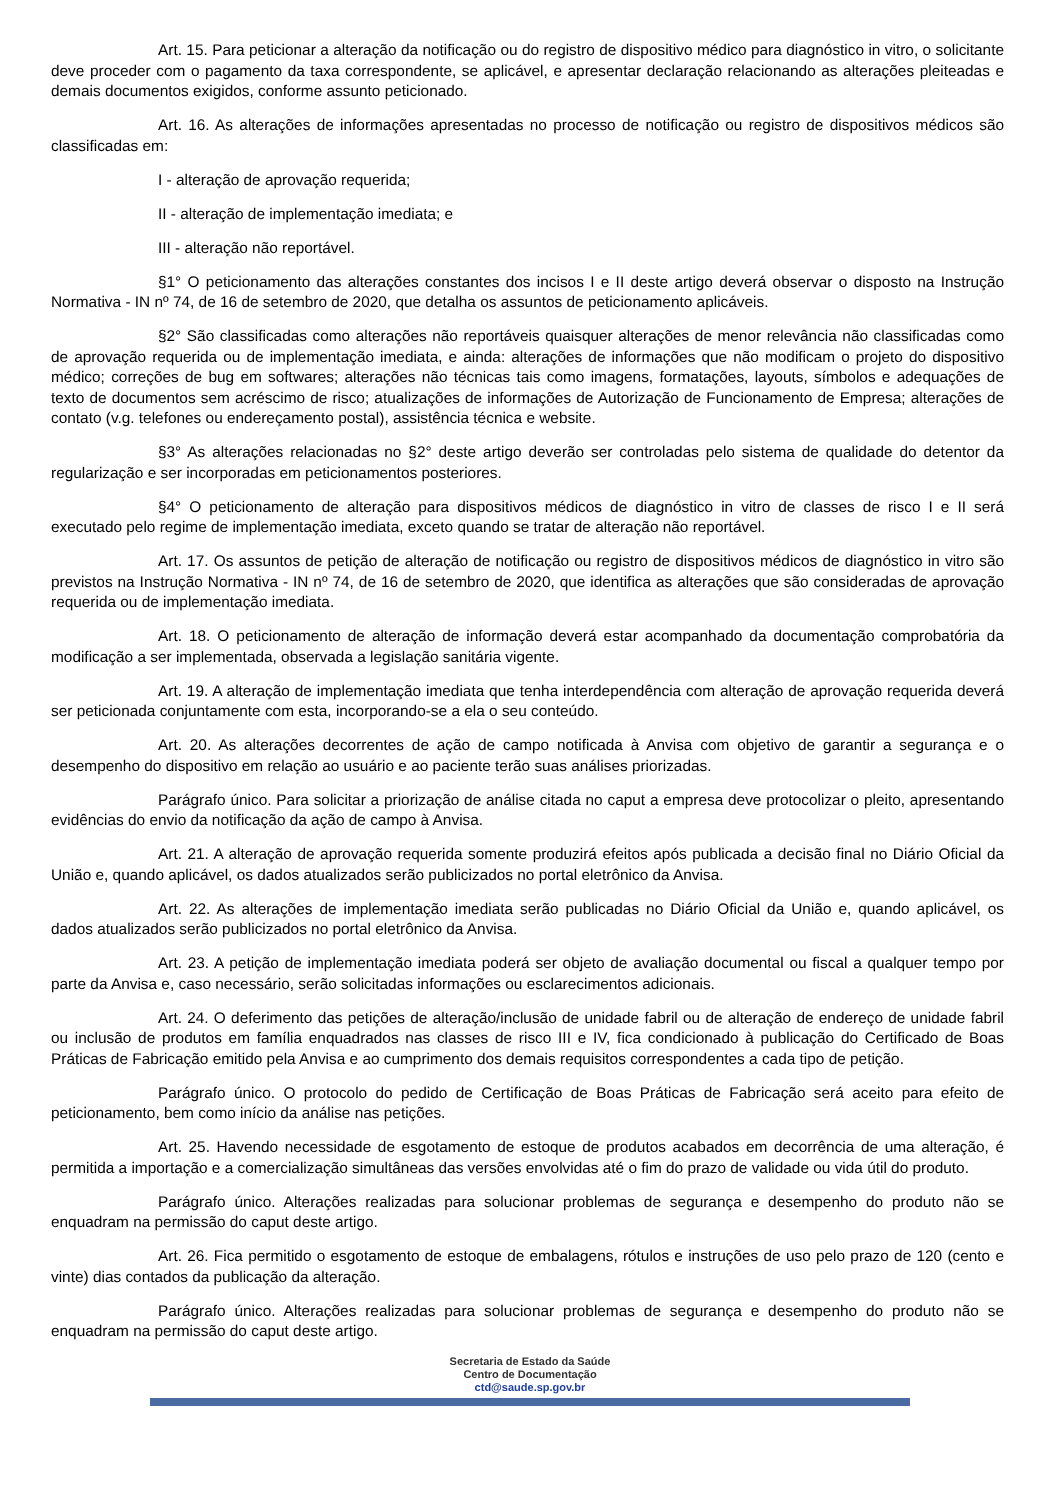Art. 15. Para peticionar a alteração da notificação ou do registro de dispositivo médico para diagnóstico in vitro, o solicitante deve proceder com o pagamento da taxa correspondente, se aplicável, e apresentar declaração relacionando as alterações pleiteadas e demais documentos exigidos, conforme assunto peticionado.
Art. 16. As alterações de informações apresentadas no processo de notificação ou registro de dispositivos médicos são classificadas em:
I - alteração de aprovação requerida;
II - alteração de implementação imediata; e
III - alteração não reportável.
§1° O peticionamento das alterações constantes dos incisos I e II deste artigo deverá observar o disposto na Instrução Normativa - IN nº 74, de 16 de setembro de 2020, que detalha os assuntos de peticionamento aplicáveis.
§2° São classificadas como alterações não reportáveis quaisquer alterações de menor relevância não classificadas como de aprovação requerida ou de implementação imediata, e ainda: alterações de informações que não modificam o projeto do dispositivo médico; correções de bug em softwares; alterações não técnicas tais como imagens, formatações, layouts, símbolos e adequações de texto de documentos sem acréscimo de risco; atualizações de informações de Autorização de Funcionamento de Empresa; alterações de contato (v.g. telefones ou endereçamento postal), assistência técnica e website.
§3° As alterações relacionadas no §2° deste artigo deverão ser controladas pelo sistema de qualidade do detentor da regularização e ser incorporadas em peticionamentos posteriores.
§4° O peticionamento de alteração para dispositivos médicos de diagnóstico in vitro de classes de risco I e II será executado pelo regime de implementação imediata, exceto quando se tratar de alteração não reportável.
Art. 17. Os assuntos de petição de alteração de notificação ou registro de dispositivos médicos de diagnóstico in vitro são previstos na Instrução Normativa - IN nº 74, de 16 de setembro de 2020, que identifica as alterações que são consideradas de aprovação requerida ou de implementação imediata.
Art. 18. O peticionamento de alteração de informação deverá estar acompanhado da documentação comprobatória da modificação a ser implementada, observada a legislação sanitária vigente.
Art. 19. A alteração de implementação imediata que tenha interdependência com alteração de aprovação requerida deverá ser peticionada conjuntamente com esta, incorporando-se a ela o seu conteúdo.
Art. 20. As alterações decorrentes de ação de campo notificada à Anvisa com objetivo de garantir a segurança e o desempenho do dispositivo em relação ao usuário e ao paciente terão suas análises priorizadas.
Parágrafo único. Para solicitar a priorização de análise citada no caput a empresa deve protocolizar o pleito, apresentando evidências do envio da notificação da ação de campo à Anvisa.
Art. 21. A alteração de aprovação requerida somente produzirá efeitos após publicada a decisão final no Diário Oficial da União e, quando aplicável, os dados atualizados serão publicizados no portal eletrônico da Anvisa.
Art. 22. As alterações de implementação imediata serão publicadas no Diário Oficial da União e, quando aplicável, os dados atualizados serão publicizados no portal eletrônico da Anvisa.
Art. 23. A petição de implementação imediata poderá ser objeto de avaliação documental ou fiscal a qualquer tempo por parte da Anvisa e, caso necessário, serão solicitadas informações ou esclarecimentos adicionais.
Art. 24. O deferimento das petições de alteração/inclusão de unidade fabril ou de alteração de endereço de unidade fabril ou inclusão de produtos em família enquadrados nas classes de risco III e IV, fica condicionado à publicação do Certificado de Boas Práticas de Fabricação emitido pela Anvisa e ao cumprimento dos demais requisitos correspondentes a cada tipo de petição.
Parágrafo único. O protocolo do pedido de Certificação de Boas Práticas de Fabricação será aceito para efeito de peticionamento, bem como início da análise nas petições.
Art. 25. Havendo necessidade de esgotamento de estoque de produtos acabados em decorrência de uma alteração, é permitida a importação e a comercialização simultâneas das versões envolvidas até o fim do prazo de validade ou vida útil do produto.
Parágrafo único. Alterações realizadas para solucionar problemas de segurança e desempenho do produto não se enquadram na permissão do caput deste artigo.
Art. 26. Fica permitido o esgotamento de estoque de embalagens, rótulos e instruções de uso pelo prazo de 120 (cento e vinte) dias contados da publicação da alteração.
Parágrafo único. Alterações realizadas para solucionar problemas de segurança e desempenho do produto não se enquadram na permissão do caput deste artigo.
Secretaria de Estado da Saúde
Centro de Documentação
ctd@saude.sp.gov.br